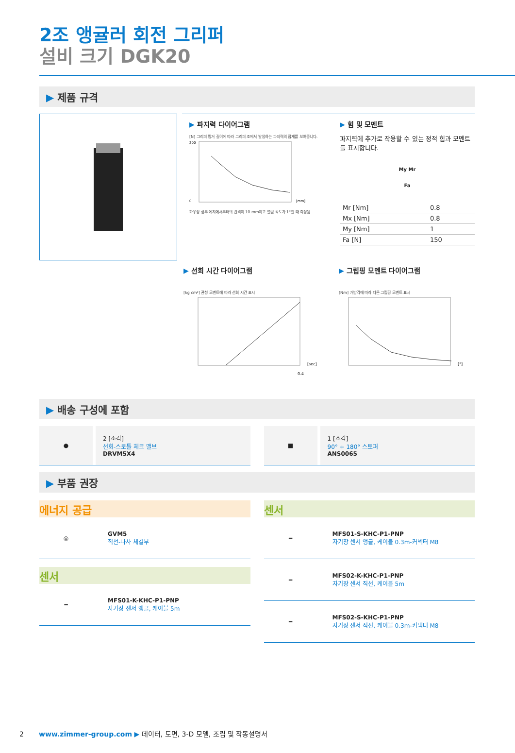2조 앵귤러 회전 그리퍼
설비 크기 DGK20
▶ 제품 규격
▶ 파지력 다이어그램
[N] 그리퍼 핑거 길이에 따라 그리퍼 조에서 발생하는 파지력의 합계를 보여줍니다.
200
0
[mm]
하우징 상부 에지에서부터의 간격이 10 mm이고 열림 각도가 1°일 때 측정됨
▶ 힘 및 모멘트
파지력에 추가로 작용할 수 있는 정적 힘과 모멘트를 표시합니다.
My Mr
Fa
| Mr [Nm] | 0.8 |
| Mx [Nm] | 0.8 |
| My [Nm] | 1 |
| Fa [N] | 150 |
▶ 선회 시간 다이어그램
[kg cm²] 관성 모멘트에 따라 선회 시간 표시
0.4
[sec]
▶ 그립핑 모멘트 다이어그램
[Nm] 개방각에 따라 다른 그립핑 모멘트 표시
[°]
▶ 배송 구성에 포함
●
2 [조각]
선회-스로틀 체크 밸브
DRVM5X4
■
1 [조각]
90° + 180° 스토퍼
ANS0065
▶ 부품 권장
에너지 공급
◎
GVM5
직선-나사 체결부
센서
━
MFS01-K-KHC-P1-PNP
자기장 센서 앵글, 케이블 5m
센서
━
MFS01-S-KHC-P1-PNP
자기장 센서 앵글, 케이블 0.3m-커넥터 M8
━
MFS02-K-KHC-P1-PNP
자기장 센서 직선, 케이블 5m
━
MFS02-S-KHC-P1-PNP
자기장 센서 직선, 케이블 0.3m-커넥터 M8
2 www.zimmer-group.com ▶ 데이터, 도면, 3-D 모델, 조립 및 작동설명서